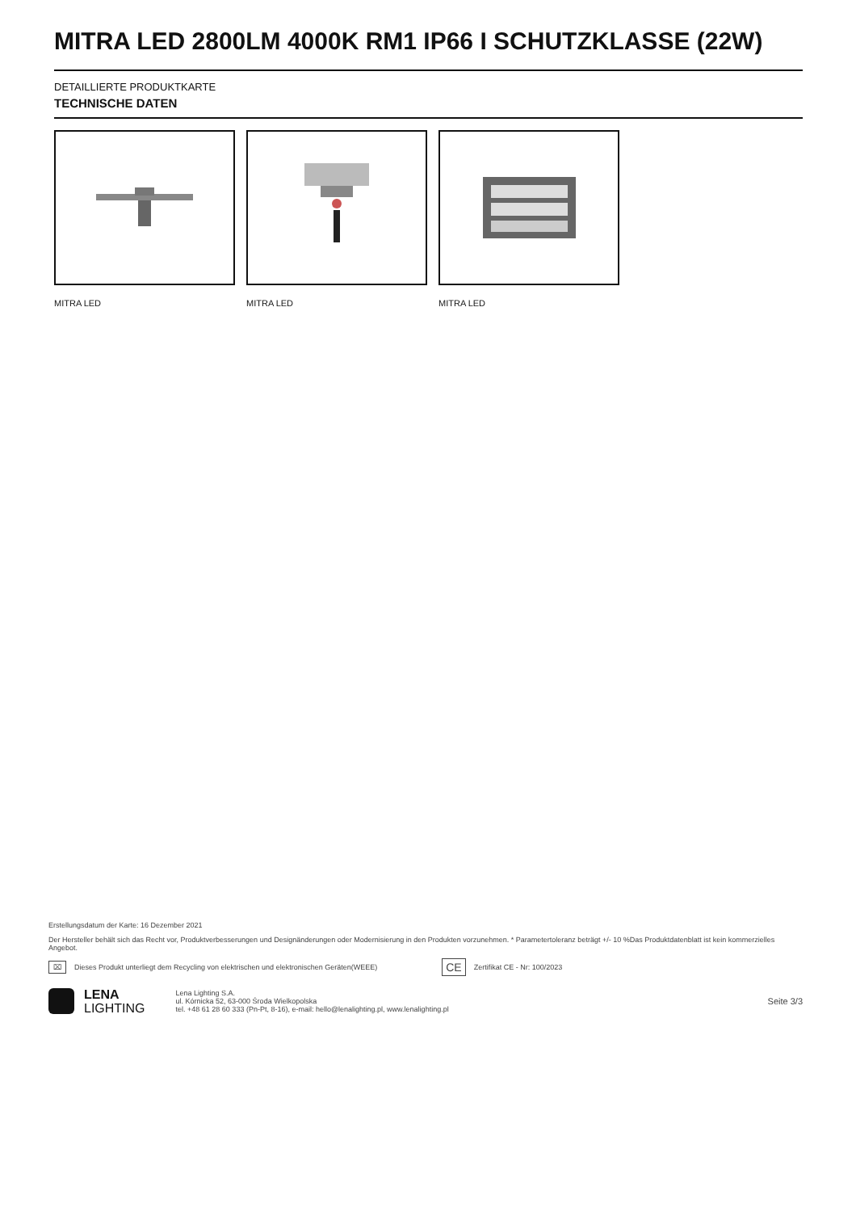MITRA LED 2800LM 4000K RM1 IP66 I SCHUTZKLASSE (22W)
DETAILLIERTE PRODUKTKARTE
TECHNISCHE DATEN
MITRA LED MITRA LED MITRA LED
Erstellungsdatum der Karte: 16 Dezember 2021
Der Hersteller behält sich das Recht vor, Produktverbesserungen und Designänderungen oder Modernisierung in den Produkten vorzunehmen. * Parametertoleranz beträgt +/- 10 %Das Produktdatenblatt ist kein kommerzielles Angebot.
⌧ Dieses Produkt unterliegt dem Recycling von elektrischen und elektronischen Geräten(WEEE) CE Zertifikat CE - Nr: 100/2023
LENA
LIGHTING
Lena Lighting S.A.
ul. Kórnicka 52, 63-000 Środa Wielkopolska
tel. +48 61 28 60 333 (Pn-Pt, 8-16), e-mail: hello@lenalighting.pl, www.lenalighting.pl
Seite 3/3